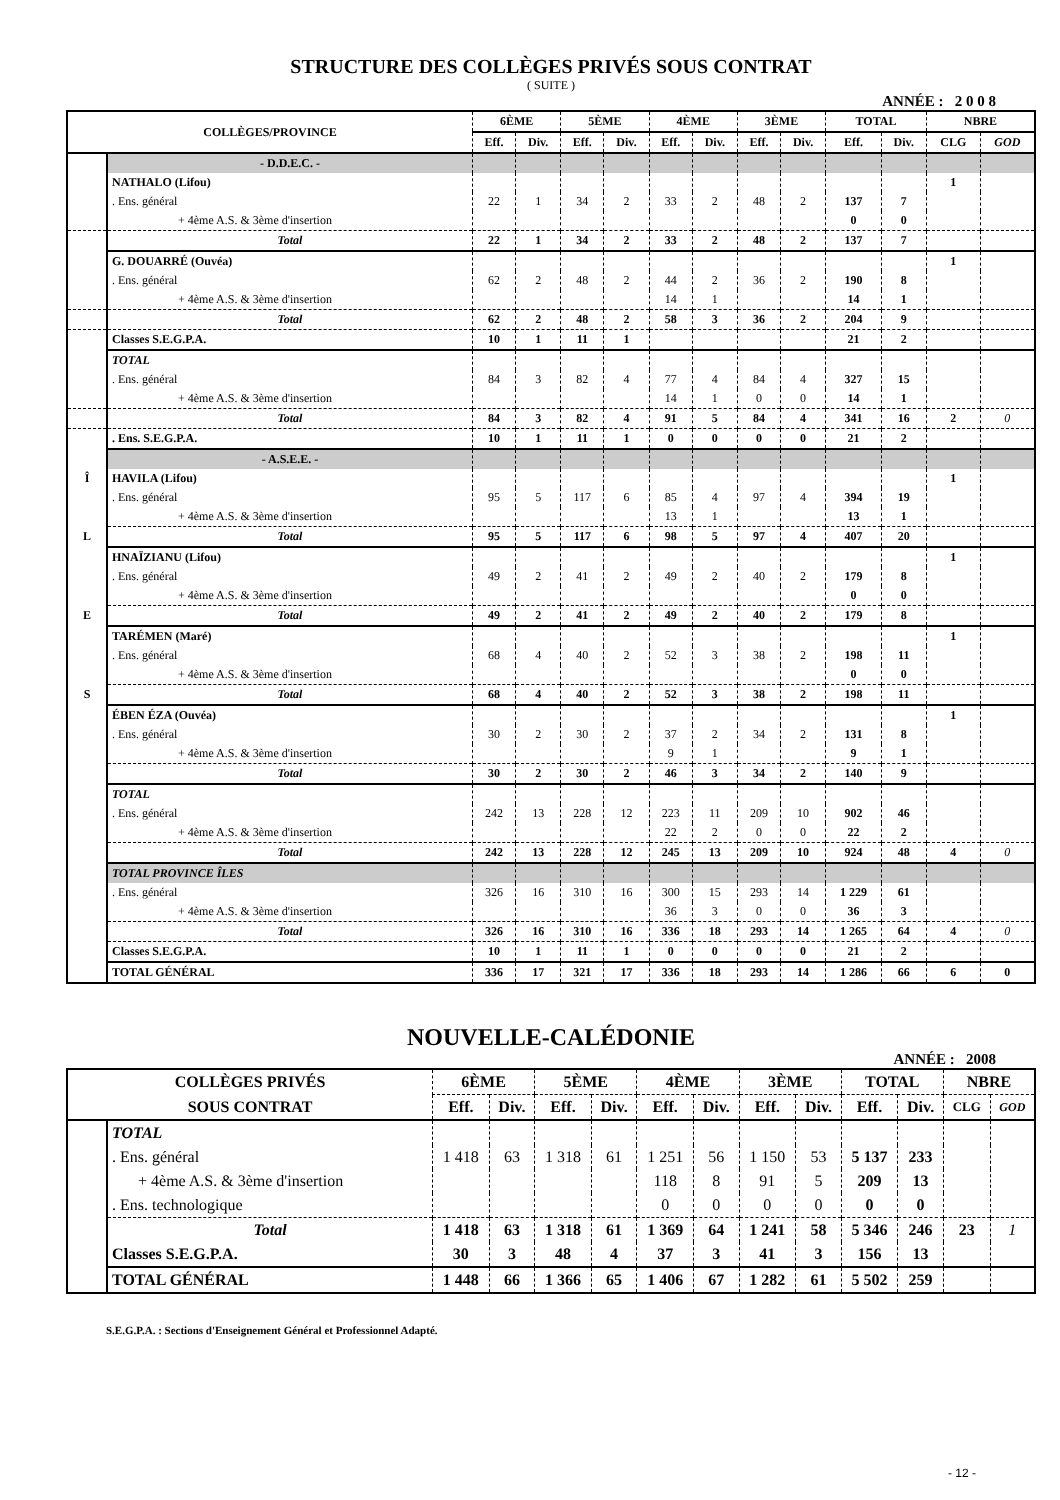STRUCTURE DES COLLÈGES PRIVÉS SOUS CONTRAT
( SUITE )
ANNÉE : 2 0 0 8
| COLLÈGES/PROVINCE | | 6ÈME | | 5ÈME | | 4ÈME | | 3ÈME | | TOTAL | | NBRE | |
| --- | --- | --- | --- | --- | --- | --- | --- | --- | --- | --- | --- | --- | --- |
| | | Eff. | Div. | Eff. | Div. | Eff. | Div. | Eff. | Div. | Eff. | Div. | CLG | GOD |
| | - D.D.E.C. - | | | | | | | | | | | | |
| | NATHALO (Lifou) | | | | | | | | | | | 1 | |
| | . Ens. général | 22 | 1 | 34 | 2 | 33 | 2 | 48 | 2 | 137 | 7 | | |
| | + 4ème A.S. & 3ème d'insertion | | | | | | | | | 0 | 0 | | |
| | Total | 22 | 1 | 34 | 2 | 33 | 2 | 48 | 2 | 137 | 7 | | |
| | G. DOUARRÉ (Ouvéa) | | | | | | | | | | | 1 | |
| | . Ens. général | 62 | 2 | 48 | 2 | 44 | 2 | 36 | 2 | 190 | 8 | | |
| | + 4ème A.S. & 3ème d'insertion | | | | | 14 | 1 | | | 14 | 1 | | |
| | Total | 62 | 2 | 48 | 2 | 58 | 3 | 36 | 2 | 204 | 9 | | |
| | Classes S.E.G.P.A. | 10 | 1 | 11 | 1 | | | | | 21 | 2 | | |
| | TOTAL | | | | | | | | | | | | |
| | . Ens. général | 84 | 3 | 82 | 4 | 77 | 4 | 84 | 4 | 327 | 15 | | |
| | + 4ème A.S. & 3ème d'insertion | | | | | 14 | 1 | 0 | 0 | 14 | 1 | | |
| | Total | 84 | 3 | 82 | 4 | 91 | 5 | 84 | 4 | 341 | 16 | 2 | 0 |
| | . Ens. S.E.G.P.A. | 10 | 1 | 11 | 1 | 0 | 0 | 0 | 0 | 21 | 2 | | |
| | - A.S.E.E. - | | | | | | | | | | | | |
| Î | HAVILA (Lifou) | | | | | | | | | | | 1 | |
| | . Ens. général | 95 | 5 | 117 | 6 | 85 | 4 | 97 | 4 | 394 | 19 | | |
| | + 4ème A.S. & 3ème d'insertion | | | | | 13 | 1 | | | 13 | 1 | | |
| L | Total | 95 | 5 | 117 | 6 | 98 | 5 | 97 | 4 | 407 | 20 | | |
| | HNAÏZIANU (Lifou) | | | | | | | | | | | 1 | |
| | . Ens. général | 49 | 2 | 41 | 2 | 49 | 2 | 40 | 2 | 179 | 8 | | |
| | + 4ème A.S. & 3ème d'insertion | | | | | | | | | 0 | 0 | | |
| E | Total | 49 | 2 | 41 | 2 | 49 | 2 | 40 | 2 | 179 | 8 | | |
| | TARÉMEN (Maré) | | | | | | | | | | | 1 | |
| | . Ens. général | 68 | 4 | 40 | 2 | 52 | 3 | 38 | 2 | 198 | 11 | | |
| | + 4ème A.S. & 3ème d'insertion | | | | | | | | | 0 | 0 | | |
| S | Total | 68 | 4 | 40 | 2 | 52 | 3 | 38 | 2 | 198 | 11 | | |
| | ÉBEN ÉZA (Ouvéa) | | | | | | | | | | | 1 | |
| | . Ens. général | 30 | 2 | 30 | 2 | 37 | 2 | 34 | 2 | 131 | 8 | | |
| | + 4ème A.S. & 3ème d'insertion | | | | | 9 | 1 | | | 9 | 1 | | |
| | Total | 30 | 2 | 30 | 2 | 46 | 3 | 34 | 2 | 140 | 9 | | |
| | TOTAL | | | | | | | | | | | | |
| | . Ens. général | 242 | 13 | 228 | 12 | 223 | 11 | 209 | 10 | 902 | 46 | | |
| | + 4ème A.S. & 3ème d'insertion | | | | | 22 | 2 | 0 | 0 | 22 | 2 | | |
| | Total | 242 | 13 | 228 | 12 | 245 | 13 | 209 | 10 | 924 | 48 | 4 | 0 |
| | TOTAL PROVINCE ÎLES | | | | | | | | | | | | |
| | . Ens. général | 326 | 16 | 310 | 16 | 300 | 15 | 293 | 14 | 1 229 | 61 | | |
| | + 4ème A.S. & 3ème d'insertion | | | | | 36 | 3 | 0 | 0 | 36 | 3 | | |
| | Total | 326 | 16 | 310 | 16 | 336 | 18 | 293 | 14 | 1 265 | 64 | 4 | 0 |
| | Classes S.E.G.P.A. | 10 | 1 | 11 | 1 | 0 | 0 | 0 | 0 | 21 | 2 | | |
| | TOTAL GÉNÉRAL | 336 | 17 | 321 | 17 | 336 | 18 | 293 | 14 | 1 286 | 66 | 6 | 0 |
NOUVELLE-CALÉDONIE
ANNÉE : 2008
| COLLÈGES PRIVÉS | | 6ÈME | | 5ÈME | | 4ÈME | | 3ÈME | | TOTAL | | NBRE | |
| --- | --- | --- | --- | --- | --- | --- | --- | --- | --- | --- | --- | --- | --- |
| SOUS CONTRAT | | Eff. | Div. | Eff. | Div. | Eff. | Div. | Eff. | Div. | Eff. | Div. | CLG | GOD |
| | TOTAL | | | | | | | | | | | | |
| | . Ens. général | 1 418 | 63 | 1 318 | 61 | 1 251 | 56 | 1 150 | 53 | 5 137 | 233 | | |
| | + 4ème A.S. & 3ème d'insertion | | | | | 118 | 8 | 91 | 5 | 209 | 13 | | |
| | . Ens. technologique | | | | | 0 | 0 | 0 | 0 | 0 | 0 | | |
| | Total | 1 418 | 63 | 1 318 | 61 | 1 369 | 64 | 1 241 | 58 | 5 346 | 246 | 23 | 1 |
| | Classes S.E.G.P.A. | 30 | 3 | 48 | 4 | 37 | 3 | 41 | 3 | 156 | 13 | | |
| | TOTAL GÉNÉRAL | 1 448 | 66 | 1 366 | 65 | 1 406 | 67 | 1 282 | 61 | 5 502 | 259 | | |
S.E.G.P.A. : Sections d'Enseignement Général et Professionnel Adapté.
- 12 -